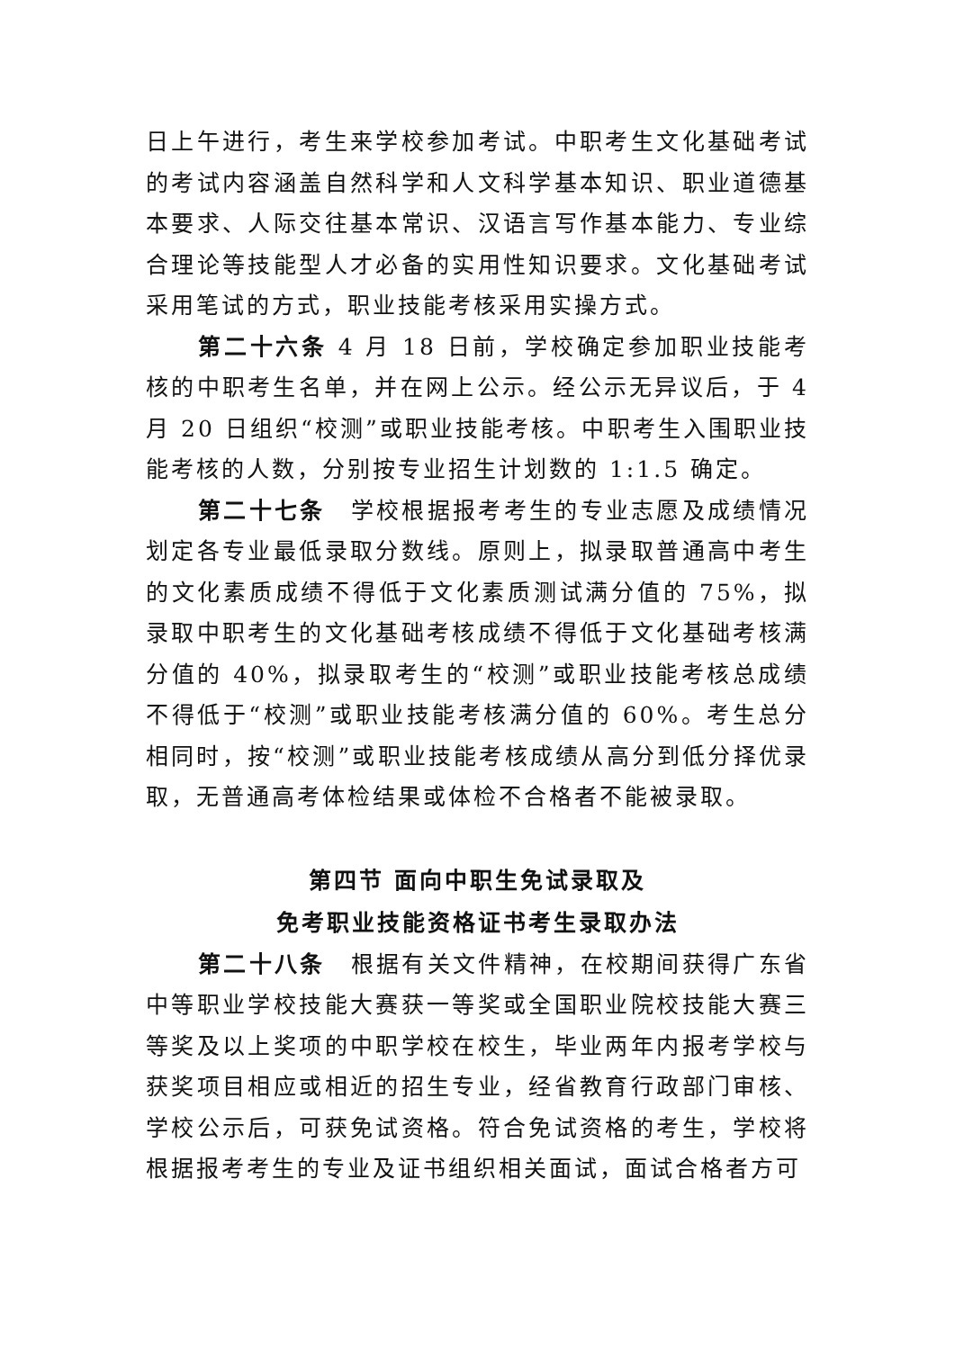日上午进行，考生来学校参加考试。中职考生文化基础考试的考试内容涵盖自然科学和人文科学基本知识、职业道德基本要求、人际交往基本常识、汉语言写作基本能力、专业综合理论等技能型人才必备的实用性知识要求。文化基础考试采用笔试的方式，职业技能考核采用实操方式。
第二十六条 4 月 18 日前，学校确定参加职业技能考核的中职考生名单，并在网上公示。经公示无异议后，于 4 月 20 日组织“校测”或职业技能考核。中职考生入围职业技能考核的人数，分别按专业招生计划数的 1:1.5 确定。
第二十七条　学校根据报考考生的专业志愿及成绩情况划定各专业最低录取分数线。原则上，拟录取普通高中考生的文化素质成绩不得低于文化素质测试满分值的 75%，拟录取中职考生的文化基础考核成绩不得低于文化基础考核满分值的 40%，拟录取考生的“校测”或职业技能考核总成绩不得低于“校测”或职业技能考核满分值的 60%。考生总分相同时，按“校测”或职业技能考核成绩从高分到低分择优录取，无普通高考体检结果或体检不合格者不能被录取。
第四节 面向中职生免试录取及
免考职业技能资格证书考生录取办法
第二十八条　根据有关文件精神，在校期间获得广东省中等职业学校技能大赛获一等奖或全国职业院校技能大赛三等奖及以上奖项的中职学校在校生，毕业两年内报考学校与获奖项目相应或相近的招生专业，经省教育行政部门审核、学校公示后，可获免试资格。符合免试资格的考生，学校将根据报考考生的专业及证书组织相关面试，面试合格者方可